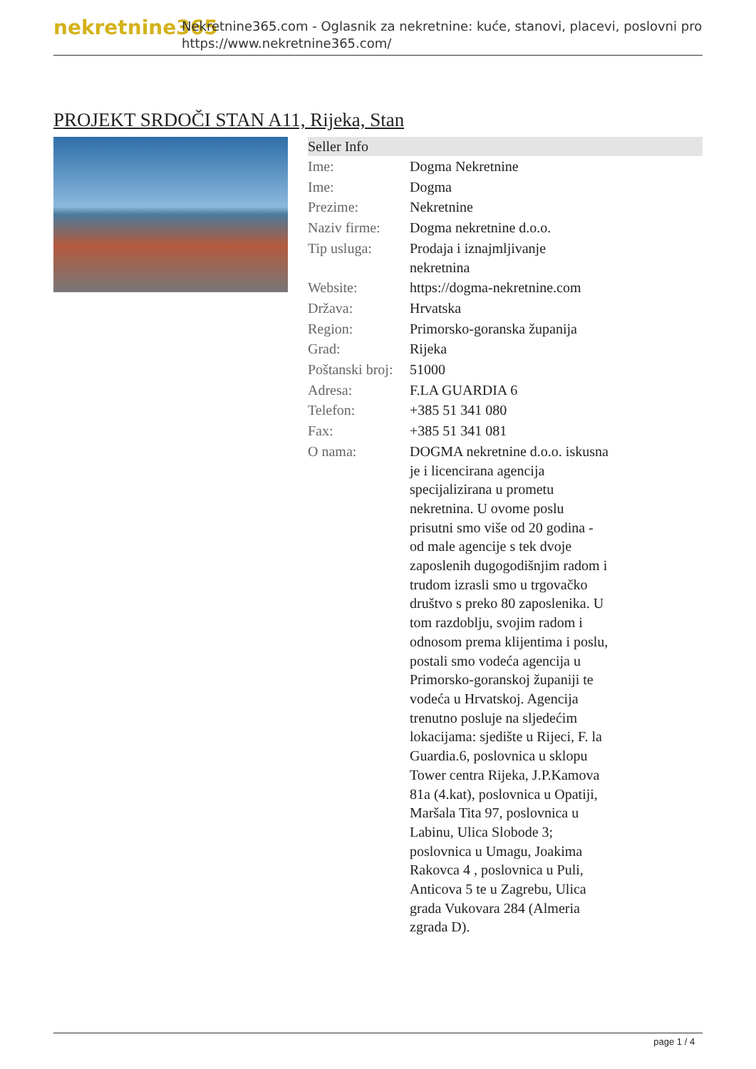nekretnine365 Nekretnine365.com - Oglasnik za nekretnine: kuće, stanovi, placevi, poslovni pro
https://www.nekretnine365.com/
PROJEKT SRDOČI STAN A11, Rijeka, Stan
Seller Info
| Ime: | Dogma Nekretnine |
| Ime: | Dogma |
| Prezime: | Nekretnine |
| Naziv firme: | Dogma nekretnine d.o.o. |
| Tip usluga: | Prodaja i iznajmljivanje nekretnina |
| Website: | https://dogma-nekretnine.com |
| Država: | Hrvatska |
| Region: | Primorsko-goranska županija |
| Grad: | Rijeka |
| Poštanski broj: | 51000 |
| Adresa: | F.LA GUARDIA 6 |
| Telefon: | +385 51 341 080 |
| Fax: | +385 51 341 081 |
| O nama: | DOGMA nekretnine d.o.o. iskusna je i licencirana agencija specijalizirana u prometu nekretnina. U ovome poslu prisutni smo više od 20 godina - od male agencije s tek dvoje zaposlenih dugogodišnjim radom i trudom izrasli smo u trgovačko društvo s preko 80 zaposlenika. U tom razdoblju, svojim radom i odnosom prema klijentima i poslu, postali smo vodeća agencija u Primorsko-goranskoj županiji te vodeća u Hrvatskoj. Agencija trenutno posluje na sljedećim lokacijama: sjedište u Rijeci, F. la Guardia.6, poslovnica u sklopu Tower centra Rijeka, J.P.Kamova 81a (4.kat), poslovnica u Opatiji, Maršala Tita 97, poslovnica u Labinu, Ulica Slobode 3; poslovnica u Umagu, Joakima Rakovca 4 , poslovnica u Puli, Anticova 5 te u Zagrebu, Ulica grada Vukovara 284 (Almeria zgrada D). |
page 1 / 4